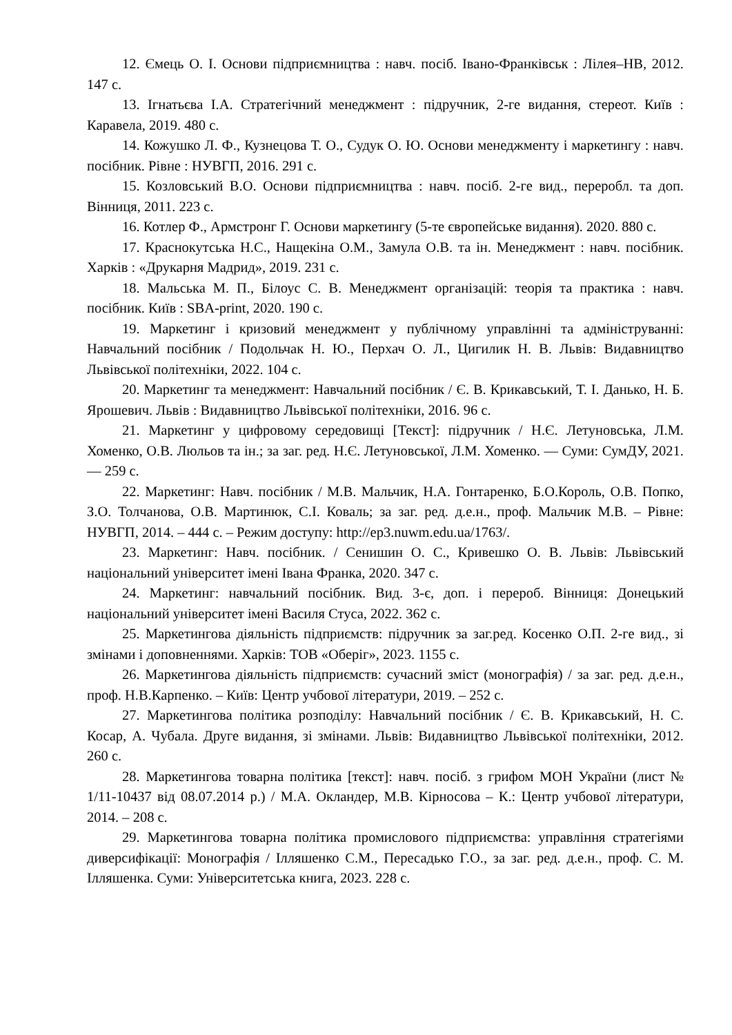12. Ємець О. І. Основи підприємництва : навч. посіб. Івано-Франківськ : Лілея–НВ, 2012. 147 с.
13. Ігнатьєва І.А. Стратегічний менеджмент : підручник, 2-ге видання, стереот. Київ : Каравела, 2019. 480 с.
14. Кожушко Л. Ф., Кузнецова Т. О., Судук О. Ю. Основи менеджменту і маркетингу : навч. посібник. Рівне : НУВГП, 2016. 291 с.
15. Козловський В.О. Основи підприємництва : навч. посіб. 2-ге вид., переробл. та доп. Вінниця, 2011. 223 с.
16. Котлер Ф., Армстронг Г. Основи маркетингу (5-те європейське видання). 2020. 880 с.
17. Краснокутська Н.С., Нащекіна О.М., Замула О.В. та ін. Менеджмент : навч. посібник. Харків : «Друкарня Мадрид», 2019. 231 с.
18. Мальська М. П., Білоус С. В. Менеджмент організацій: теорія та практика : навч. посібник. Київ : SBA-print, 2020. 190 с.
19. Маркетинг і кризовий менеджмент у публічному управлінні та адмініструванні: Навчальний посібник / Подольчак Н. Ю., Перхач О. Л., Цигилик Н. В. Львів: Видавництво Львівської політехніки, 2022. 104 с.
20. Маркетинг та менеджмент: Навчальний посібник / Є. В. Крикавський, Т. І. Данько, Н. Б. Ярошевич. Львів : Видавництво Львівської політехніки, 2016. 96 с.
21. Маркетинг у цифровому середовищі [Текст]: підручник / Н.Є. Летуновська, Л.М. Хоменко, О.В. Люльов та ін.; за заг. ред. Н.Є. Летуновської, Л.М. Хоменко. — Суми: СумДУ, 2021. — 259 с.
22. Маркетинг: Навч. посібник / М.В. Мальчик, Н.А. Гонтаренко, Б.О.Король, О.В. Попко, З.О. Толчанова, О.В. Мартинюк, С.І. Коваль; за заг. ред. д.е.н., проф. Мальчик М.В. – Рівне: НУВГП, 2014. – 444 с. – Режим доступу: http://ep3.nuwm.edu.ua/1763/.
23. Маркетинг: Навч. посібник. / Сенишин О. С., Кривешко О. В. Львів: Львівський національний університет імені Івана Франка, 2020. 347 с.
24. Маркетинг: навчальний посібник. Вид. 3-є, доп. і перероб. Вінниця: Донецький національний університет імені Василя Стуса, 2022. 362 с.
25. Маркетингова діяльність підприємств: підручник за заг.ред. Косенко О.П. 2-ге вид., зі змінами і доповненнями. Харків: ТОВ «Оберіг», 2023. 1155 с.
26. Маркетингова діяльність підприємств: сучасний зміст (монографія) / за заг. ред. д.е.н., проф. Н.В.Карпенко. – Київ: Центр учбової літератури, 2019. – 252 с.
27. Маркетингова політика розподілу: Навчальний посібник / Є. В. Крикавський, Н. С. Косар, А. Чубала. Друге видання, зі змінами. Львів: Видавництво Львівської політехніки, 2012. 260 с.
28. Маркетингова товарна політика [текст]: навч. посіб. з грифом МОН України (лист № 1/11-10437 від 08.07.2014 р.) / М.А. Окландер, М.В. Кірносова – К.: Центр учбової літератури, 2014. – 208 с.
29. Маркетингова товарна політика промислового підприємства: управління стратегіями диверсифікації: Монографія / Ілляшенко С.М., Пересадько Г.О., за заг. ред. д.е.н., проф. С. М. Ілляшенка. Суми: Університетська книга, 2023. 228 с.